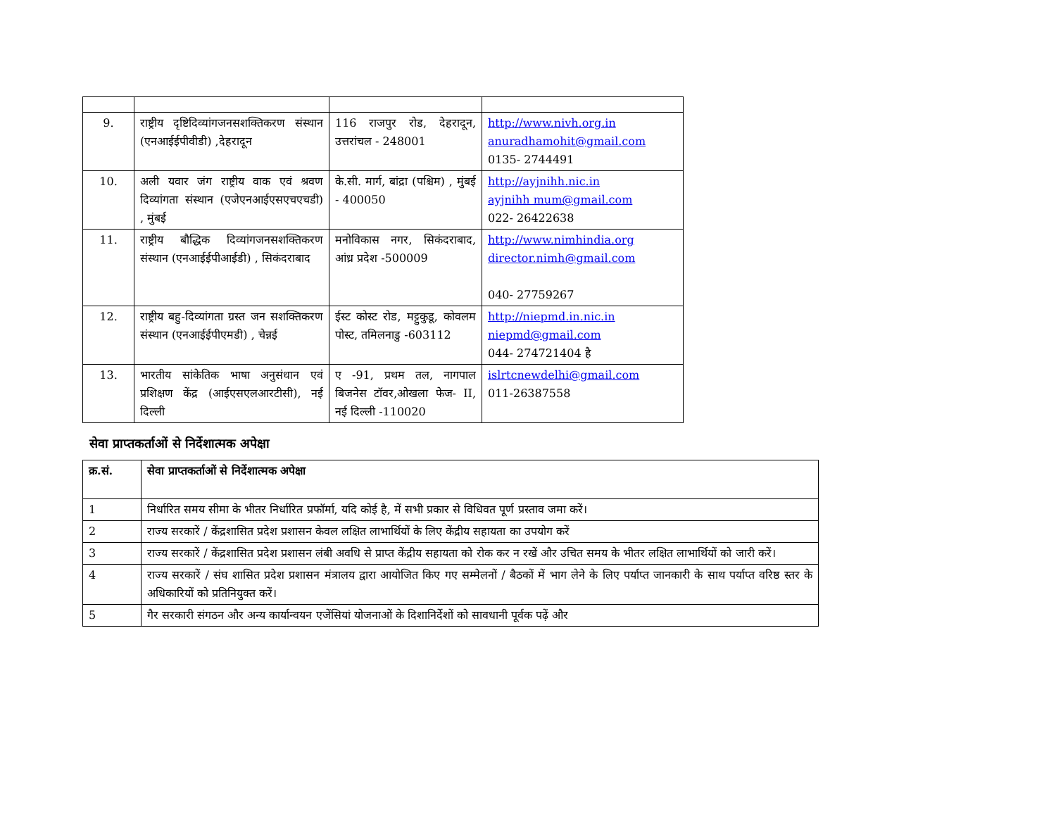| 9. | राष्ट्रीय दृष्टिदिव्यांगजनसशक्तिकरण संस्थान (एनआईईपीवीडी) ,देहरादून | 116 राजपुर रोड, देहरादून, उत्तरांचल - 248001 | http://www.nivh.org.in anuradhamohit@gmail.com 0135- 2744491 |
| 10. | अली यवार जंग राष्ट्रीय वाक एवं श्रवण दिव्यांगता संस्थान (एजेएनआईएसएचएचडी) , मुंबई | के.सी. मार्ग, बांद्रा (पश्चिम) , मुंबई - 400050 | http://ayjnihh.nic.in ayjnihh mum@gmail.com 022- 26422638 |
| 11. | राष्ट्रीय बौद्धिक दिव्यांगजनसशक्तिकरण संस्थान (एनआईईपीआईडी) , सिकंदराबाद | मनोविकास नगर, सिकंदराबाद, आंध्र प्रदेश -500009 | http://www.nimhindia.org director.nimh@gmail.com 040- 27759267 |
| 12. | राष्ट्रीय बहु-दिव्यांगता ग्रस्त जन सशक्तिकरण संस्थान (एनआईईपीएमडी) , चेन्नई | ईस्ट कोस्ट रोड, मट्टुकुडू, कोवलम पोस्ट, तमिलनाडु -603112 | http://niepmd.in.nic.in niepmd@gmail.com 044- 274721404 है |
| 13. | भारतीय सांकेतिक भाषा अनुसंधान एवं प्रशिक्षण केंद्र (आईएसएलआरटीसी), नई दिल्ली | ए -91, प्रथम तल, नागपाल बिजनेस टॉवर,ओखला फेज- II, नई दिल्ली -110020 | islrtcnewdelhi@gmail.com 011-26387558 |
सेवा प्राप्तकर्ताओं से निर्देशात्मक अपेक्षा
| क्र.सं. | सेवा प्राप्तकर्ताओं से निर्देशात्मक अपेक्षा |
| --- | --- |
| 1 | निर्धारित समय सीमा के भीतर निर्धारित प्रफॉर्मा, यदि कोई है, में सभी प्रकार से विधिवत पूर्ण प्रस्ताव जमा करें। |
| 2 | राज्य सरकारें / केंद्रशासित प्रदेश प्रशासन केवल लक्षित लाभार्थियों के लिए केंद्रीय सहायता का उपयोग करें |
| 3 | राज्य सरकारें / केंद्रशासित प्रदेश प्रशासन लंबी अवधि से प्राप्त केंद्रीय सहायता को रोक कर न रखें और उचित समय के भीतर लक्षित लाभार्थियों को जारी करें। |
| 4 | राज्य सरकारें / संघ शासित प्रदेश प्रशासन मंत्रालय द्वारा आयोजित किए गए सम्मेलनों / बैठकों में भाग लेने के लिए पर्याप्त जानकारी के साथ पर्याप्त वरिष्ठ स्तर के अधिकारियों को प्रतिनियुक्त करें। |
| 5 | गैर सरकारी संगठन और अन्य कार्यान्वयन एजेंसियां योजनाओं के दिशानिर्देशों को सावधानी पूर्वक पढ़ें और |